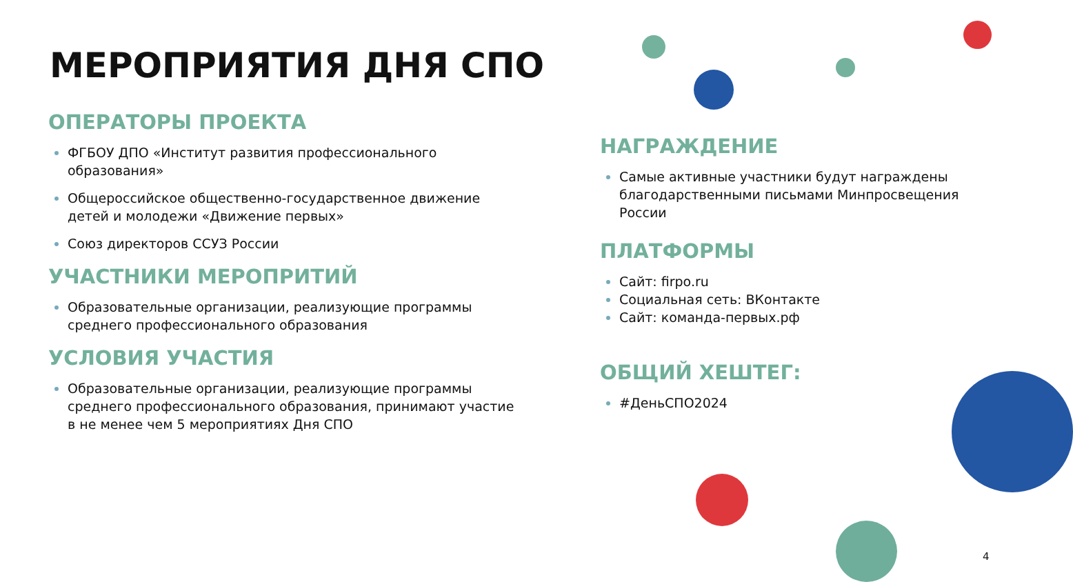МЕРОПРИЯТИЯ ДНЯ СПО
ОПЕРАТОРЫ ПРОЕКТА
ФГБОУ ДПО «Институт развития профессионального образования»
Общероссийское общественно-государственное движение детей и молодежи «Движение первых»
Союз директоров ССУЗ России
УЧАСТНИКИ МЕРОПРИТИЙ
Образовательные организации, реализующие программы среднего профессионального образования
УСЛОВИЯ УЧАСТИЯ
Образовательные организации, реализующие программы среднего профессионального образования, принимают участие в не менее чем 5 мероприятиях Дня СПО
НАГРАЖДЕНИЕ
Самые активные участники будут награждены благодарственными письмами Минпросвещения России
ПЛАТФОРМЫ
Сайт: firpo.ru
Социальная сеть: ВКонтакте
Сайт: команда-первых.рф
ОБЩИЙ ХЕШТЕГ:
#ДеньСПО2024
4